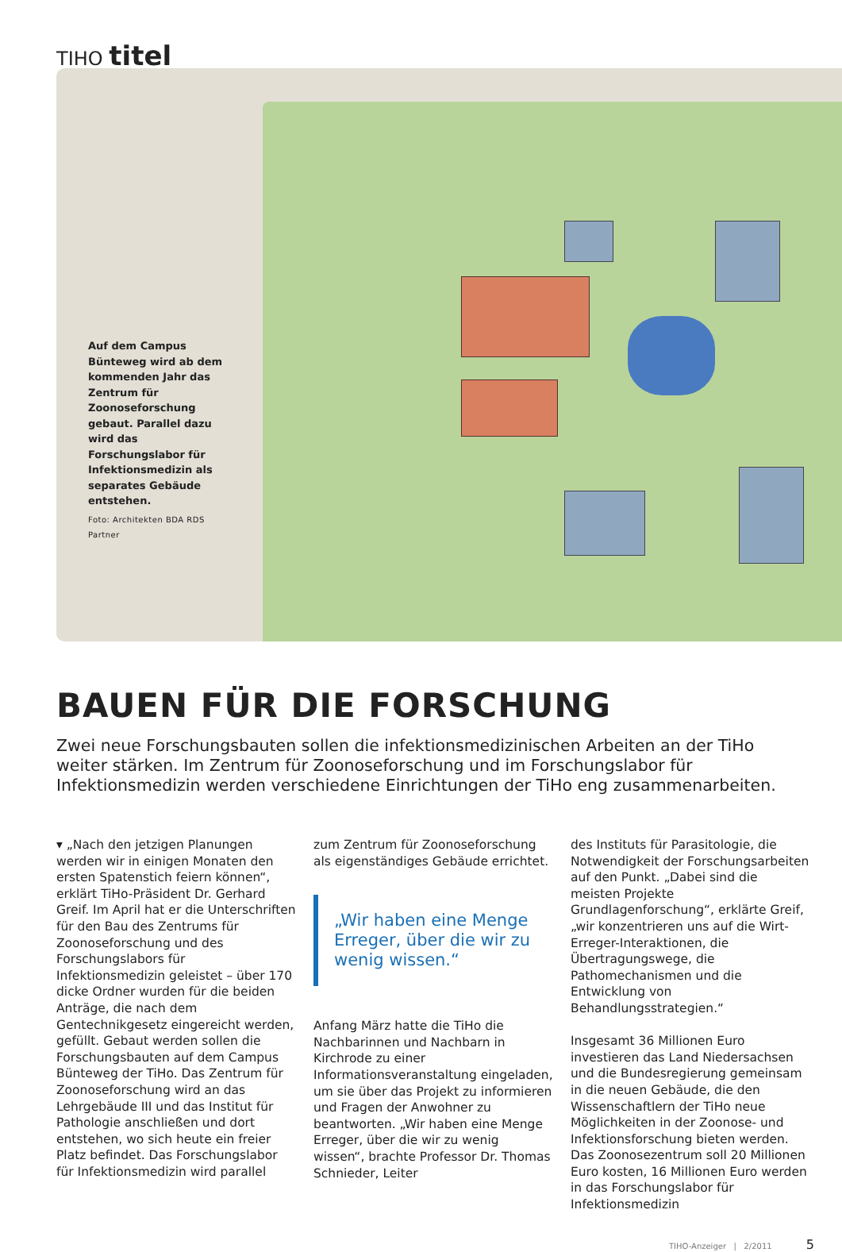TIHO titel
Auf dem Campus Bünteweg wird ab dem kommenden Jahr das Zentrum für Zoonoseforschung gebaut. Parallel dazu wird das Forschungslabor für Infektionsmedizin als separates Gebäude entstehen.
Foto: Architekten BDA RDS Partner
BAUEN FÜR DIE FORSCHUNG
Zwei neue Forschungsbauten sollen die infektionsmedizinischen Arbeiten an der TiHo weiter stärken. Im Zentrum für Zoonoseforschung und im Forschungslabor für Infektionsmedizin werden verschiedene Einrichtungen der TiHo eng zusammenarbeiten.
▾ „Nach den jetzigen Planungen werden wir in einigen Monaten den ersten Spatenstich feiern können“, erklärt TiHo-Präsident Dr. Gerhard Greif. Im April hat er die Unterschriften für den Bau des Zentrums für Zoonoseforschung und des Forschungslabors für Infektionsmedizin geleistet – über 170 dicke Ordner wurden für die beiden Anträge, die nach dem Gentechnikgesetz eingereicht werden, gefüllt. Gebaut werden sollen die Forschungsbauten auf dem Campus Bünteweg der TiHo. Das Zentrum für Zoonoseforschung wird an das Lehrgebäude III und das Institut für Pathologie anschließen und dort entstehen, wo sich heute ein freier Platz befindet. Das Forschungslabor für Infektionsmedizin wird parallel
zum Zentrum für Zoonoseforschung als eigenständiges Gebäude errichtet.
„Wir haben eine Menge Erreger, über die wir zu wenig wissen.“
Anfang März hatte die TiHo die Nachbarinnen und Nachbarn in Kirchrode zu einer Informationsveranstaltung eingeladen, um sie über das Projekt zu informieren und Fragen der Anwohner zu beantworten. „Wir haben eine Menge Erreger, über die wir zu wenig wissen“, brachte Professor Dr. Thomas Schnieder, Leiter
des Instituts für Parasitologie, die Notwendigkeit der Forschungsarbeiten auf den Punkt. „Dabei sind die meisten Projekte Grundlagenforschung“, erklärte Greif, „wir konzentrieren uns auf die Wirt-Erreger-Interaktionen, die Übertragungswege, die Pathomechanismen und die Entwicklung von Behandlungsstrategien.“
Insgesamt 36 Millionen Euro investieren das Land Niedersachsen und die Bundesregierung gemeinsam in die neuen Gebäude, die den Wissenschaftlern der TiHo neue Möglichkeiten in der Zoonose- und Infektionsforschung bieten werden. Das Zoonosezentrum soll 20 Millionen Euro kosten, 16 Millionen Euro werden in das Forschungslabor für Infektionsmedizin
TIHO-Anzeiger | 2/2011 5